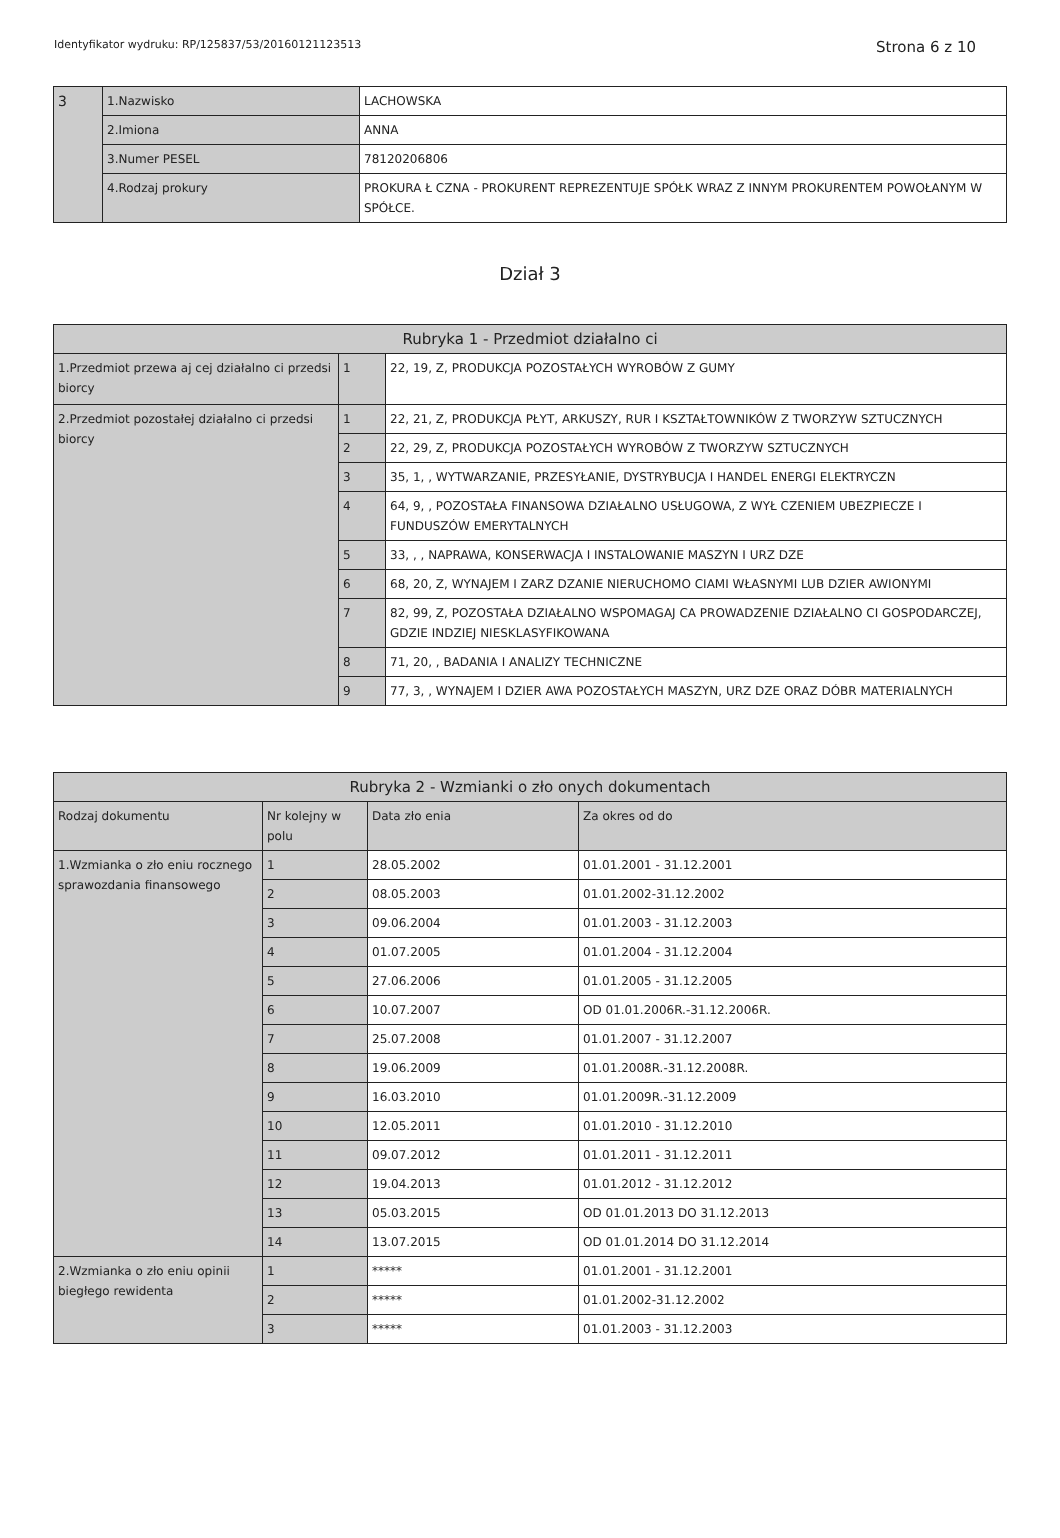Identyfikator wydruku: RP/125837/53/20160121123513 Strona 6 z 10
| 3 | 1.Nazwisko | LACHOWSKA |
| | 2.Imiona | ANNA |
| | 3.Numer PESEL | 78120206806 |
| | 4.Rodzaj prokury | PROKURA Ł CZNA - PROKURENT REPREZENTUJE SPÓŁK WRAZ Z INNYM PROKURENTEM POWOŁANYM W SPÓŁCE. |
Dział 3
| Rubryka 1 - Przedmiot działalno ci | | |
| --- | --- | --- |
| 1.Przedmiot przewa aj cej działalno ci przedsi biorcy | 1 | 22, 19, Z, PRODUKCJA POZOSTAŁYCH WYROBÓW Z GUMY |
| 2.Przedmiot pozostałej działalno ci przedsi biorcy | 1 | 22, 21, Z, PRODUKCJA PŁYT, ARKUSZY, RUR I KSZTAŁTOWNIKÓW Z TWORZYW SZTUCZNYCH |
| | 2 | 22, 29, Z, PRODUKCJA POZOSTAŁYCH WYROBÓW Z TWORZYW SZTUCZNYCH |
| | 3 | 35, 1, , WYTWARZANIE, PRZESYŁANIE, DYSTRYBUCJA I HANDEL ENERGI ELEKTRYCZN |
| | 4 | 64, 9, , POZOSTAŁA FINANSOWA DZIAŁALNO USŁUGOWA, Z WYŁ CZENIEM UBEZPIECZE I FUNDUSZÓW EMERYTALNYCH |
| | 5 | 33, , , NAPRAWA, KONSERWACJA I INSTALOWANIE MASZYN I URZ DZE |
| | 6 | 68, 20, Z, WYNAJEM I ZARZ DZANIE NIERUCHOMO CIAMI WŁASNYMI LUB DZIER AWIONYMI |
| | 7 | 82, 99, Z, POZOSTAŁA DZIAŁALNO WSPOMAGAJ CA PROWADZENIE DZIAŁALNO CI GOSPODARCZEJ, GDZIE INDZIEJ NIESKLASYFIKOWANA |
| | 8 | 71, 20, , BADANIA I ANALIZY TECHNICZNE |
| | 9 | 77, 3, , WYNAJEM I DZIER AWA POZOSTAŁYCH MASZYN, URZ DZE ORAZ DÓBR MATERIALNYCH |
| Rubryka 2 - Wzmianki o zło onych dokumentach | | | |
| --- | --- | --- | --- |
| Rodzaj dokumentu | Nr kolejny w polu | Data zło enia | Za okres od do |
| 1.Wzmianka o zło eniu rocznego sprawozdania finansowego | 1 | 28.05.2002 | 01.01.2001 - 31.12.2001 |
| | 2 | 08.05.2003 | 01.01.2002-31.12.2002 |
| | 3 | 09.06.2004 | 01.01.2003 - 31.12.2003 |
| | 4 | 01.07.2005 | 01.01.2004 - 31.12.2004 |
| | 5 | 27.06.2006 | 01.01.2005 - 31.12.2005 |
| | 6 | 10.07.2007 | OD 01.01.2006R.-31.12.2006R. |
| | 7 | 25.07.2008 | 01.01.2007 - 31.12.2007 |
| | 8 | 19.06.2009 | 01.01.2008R.-31.12.2008R. |
| | 9 | 16.03.2010 | 01.01.2009R.-31.12.2009 |
| | 10 | 12.05.2011 | 01.01.2010 - 31.12.2010 |
| | 11 | 09.07.2012 | 01.01.2011 - 31.12.2011 |
| | 12 | 19.04.2013 | 01.01.2012 - 31.12.2012 |
| | 13 | 05.03.2015 | OD 01.01.2013 DO 31.12.2013 |
| | 14 | 13.07.2015 | OD 01.01.2014 DO 31.12.2014 |
| 2.Wzmianka o zło eniu opinii biegłego rewidenta | 1 | ***** | 01.01.2001 - 31.12.2001 |
| | 2 | ***** | 01.01.2002-31.12.2002 |
| | 3 | ***** | 01.01.2003 - 31.12.2003 |